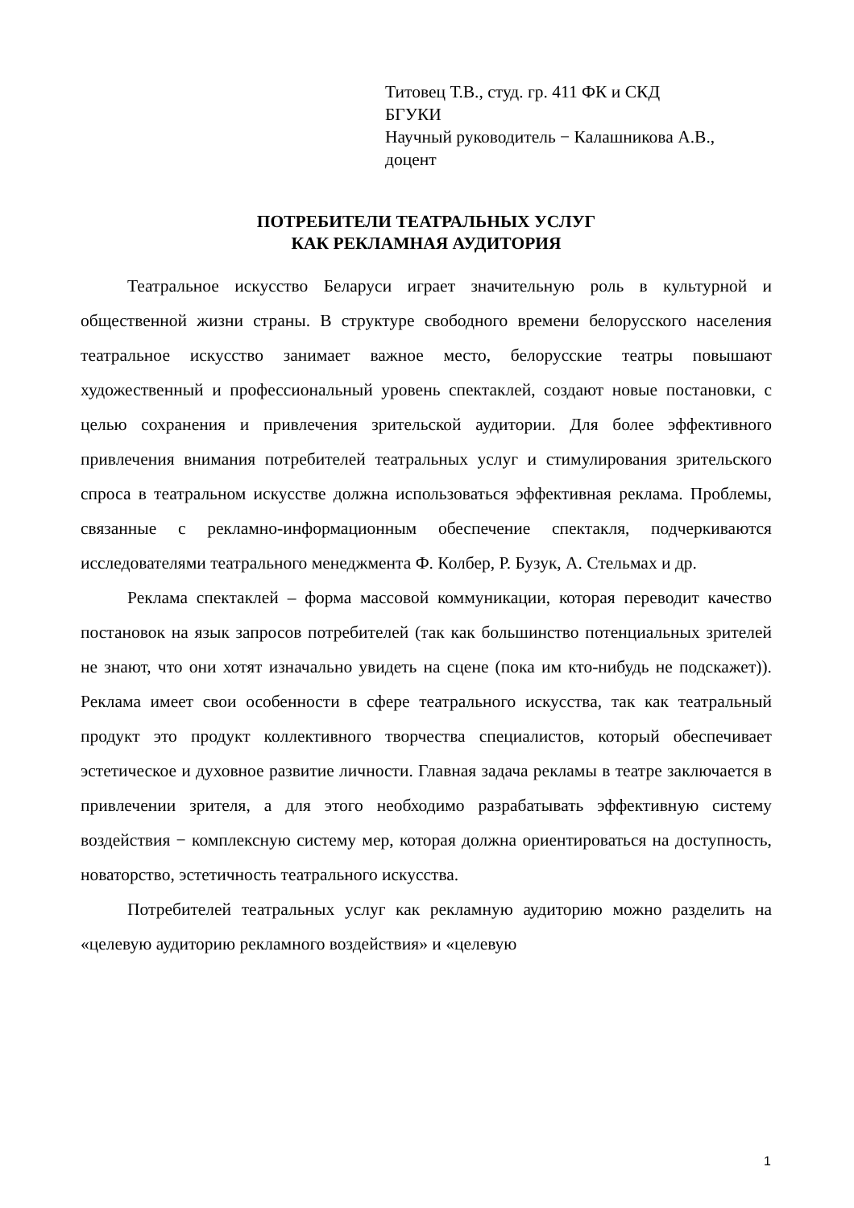Титовец Т.В., студ. гр. 411 ФК и СКД
БГУКИ
Научный руководитель − Калашникова А.В.,
доцент
ПОТРЕБИТЕЛИ ТЕАТРАЛЬНЫХ УСЛУГ
КАК РЕКЛАМНАЯ АУДИТОРИЯ
Театральное искусство Беларуси играет значительную роль в культурной и общественной жизни страны. В структуре свободного времени белорусского населения театральное искусство занимает важное место, белорусские театры повышают художественный и профессиональный уровень спектаклей, создают новые постановки, с целью сохранения и привлечения зрительской аудитории. Для более эффективного привлечения внимания потребителей театральных услуг и стимулирования зрительского спроса в театральном искусстве должна использоваться эффективная реклама. Проблемы, связанные с рекламно-информационным обеспечение спектакля, подчеркиваются исследователями театрального менеджмента Ф. Колбер, Р. Бузук, А. Стельмах и др.
Реклама спектаклей – форма массовой коммуникации, которая переводит качество постановок на язык запросов потребителей (так как большинство потенциальных зрителей не знают, что они хотят изначально увидеть на сцене (пока им кто-нибудь не подскажет)). Реклама имеет свои особенности в сфере театрального искусства, так как театральный продукт это продукт коллективного творчества специалистов, который обеспечивает эстетическое и духовное развитие личности. Главная задача рекламы в театре заключается в привлечении зрителя, а для этого необходимо разрабатывать эффективную систему воздействия − комплексную систему мер, которая должна ориентироваться на доступность, новаторство, эстетичность театрального искусства.
Потребителей театральных услуг как рекламную аудиторию можно разделить на «целевую аудиторию рекламного воздействия» и «целевую
1